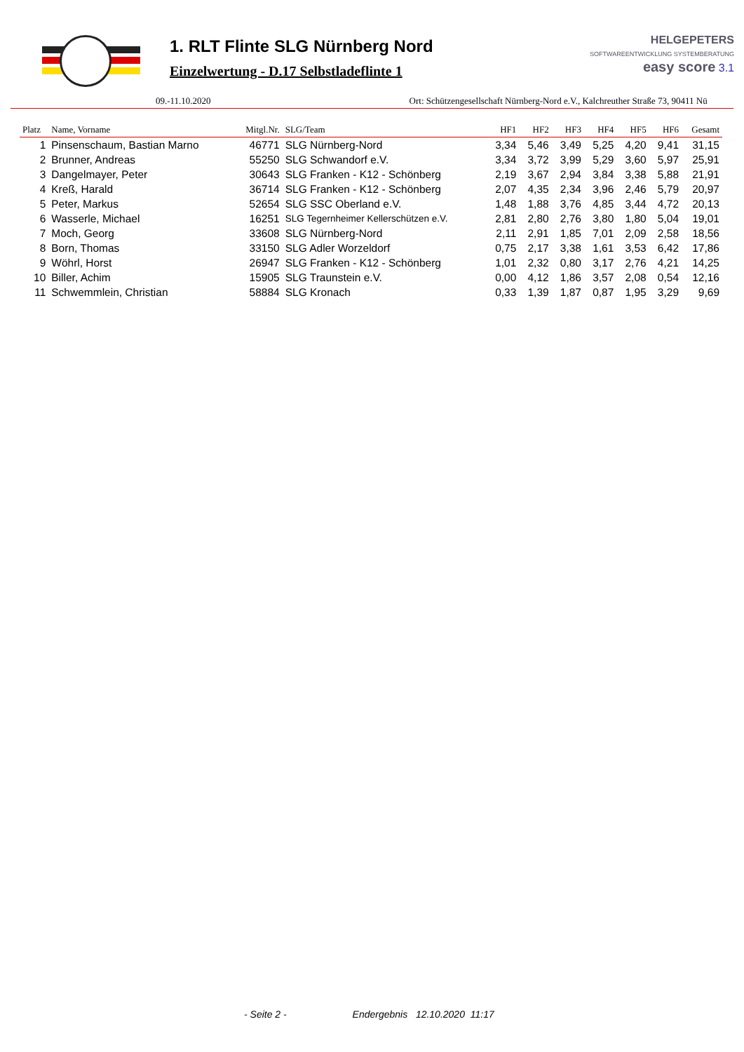1. RLT Flinte SLG Nürnberg Nord
Einzelwertung - D.17 Selbstladeflinte 1
HELGEPETERS
SOFTWAREENTWICKLUNG SYSTEMBERATUNG
easy score 3.1
09.-11.10.2020 Ort: Schützengesellschaft Nürnberg-Nord e.V., Kalchreuther Straße 73, 90411 Nü
| Platz | Name, Vorname | Mitgl.Nr. | SLG/Team | HF1 | HF2 | HF3 | HF4 | HF5 | HF6 | Gesamt |
| --- | --- | --- | --- | --- | --- | --- | --- | --- | --- | --- |
| 1 | Pinsenschaum, Bastian Marno | 46771 | SLG Nürnberg-Nord | 3,34 | 5,46 | 3,49 | 5,25 | 4,20 | 9,41 | 31,15 |
| 2 | Brunner, Andreas | 55250 | SLG Schwandorf e.V. | 3,34 | 3,72 | 3,99 | 5,29 | 3,60 | 5,97 | 25,91 |
| 3 | Dangelmayer, Peter | 30643 | SLG Franken - K12 - Schönberg | 2,19 | 3,67 | 2,94 | 3,84 | 3,38 | 5,88 | 21,91 |
| 4 | Kreß, Harald | 36714 | SLG Franken - K12 - Schönberg | 2,07 | 4,35 | 2,34 | 3,96 | 2,46 | 5,79 | 20,97 |
| 5 | Peter, Markus | 52654 | SLG SSC Oberland e.V. | 1,48 | 1,88 | 3,76 | 4,85 | 3,44 | 4,72 | 20,13 |
| 6 | Wasserle, Michael | 16251 | SLG Tegernheimer Kellerschützen e.V. | 2,81 | 2,80 | 2,76 | 3,80 | 1,80 | 5,04 | 19,01 |
| 7 | Moch, Georg | 33608 | SLG Nürnberg-Nord | 2,11 | 2,91 | 1,85 | 7,01 | 2,09 | 2,58 | 18,56 |
| 8 | Born, Thomas | 33150 | SLG Adler Worzeldorf | 0,75 | 2,17 | 3,38 | 1,61 | 3,53 | 6,42 | 17,86 |
| 9 | Wöhrl, Horst | 26947 | SLG Franken - K12 - Schönberg | 1,01 | 2,32 | 0,80 | 3,17 | 2,76 | 4,21 | 14,25 |
| 10 | Biller, Achim | 15905 | SLG Traunstein e.V. | 0,00 | 4,12 | 1,86 | 3,57 | 2,08 | 0,54 | 12,16 |
| 11 | Schwemmlein, Christian | 58884 | SLG Kronach | 0,33 | 1,39 | 1,87 | 0,87 | 1,95 | 3,29 | 9,69 |
- Seite 2 - Endergebnis 12.10.2020 11:17